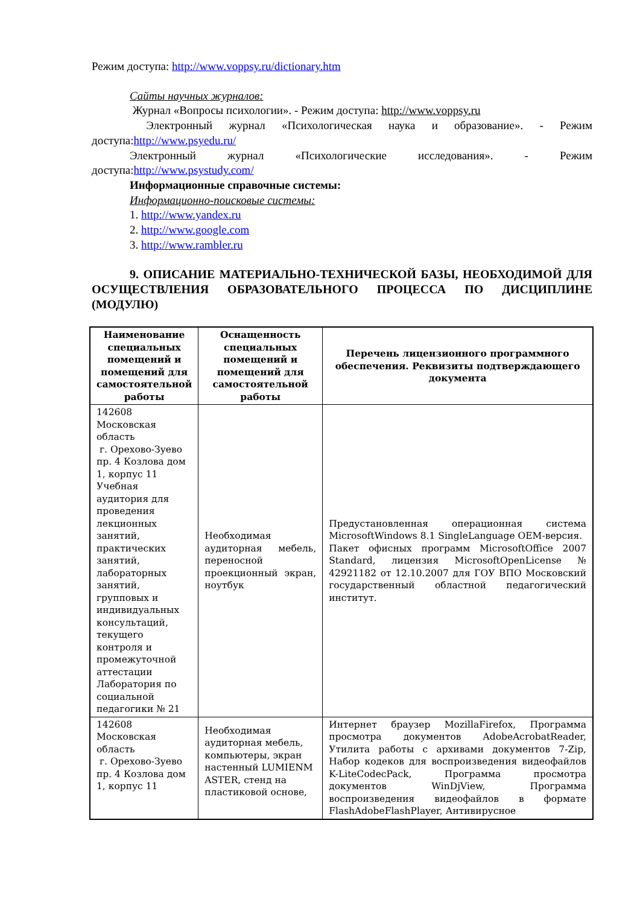Режим доступа: http://www.voppsy.ru/dictionary.htm
Сайты научных журналов:
Журнал «Вопросы психологии». - Режим доступа: http://www.voppsy.ru
Электронный журнал «Психологическая наука и образование». - Режим доступа:http://www.psyedu.ru/
Электронный журнал «Психологические исследования». - Режим доступа:http://www.psystudy.com/
Информационные справочные системы:
Информационно-поисковые системы:
1. http://www.yandex.ru
2. http://www.google.com
3. http://www.rambler.ru
9. ОПИСАНИЕ МАТЕРИАЛЬНО-ТЕХНИЧЕСКОЙ БАЗЫ, НЕОБХОДИМОЙ ДЛЯ ОСУЩЕСТВЛЕНИЯ ОБРАЗОВАТЕЛЬНОГО ПРОЦЕССА ПО ДИСЦИПЛИНЕ (МОДУЛЮ)
| Наименование специальных помещений и помещений для самостоятельной работы | Оснащенность специальных помещений и помещений для самостоятельной работы | Перечень лицензионного программного обеспечения. Реквизиты подтверждающего документа |
| --- | --- | --- |
| 142608 Московская область г. Орехово-Зуево пр. 4 Козлова дом 1, корпус 11 Учебная аудитория для проведения лекционных занятий, практических занятий, лабораторных занятий, групповых и индивидуальных консультаций, текущего контроля и промежуточной аттестации Лаборатория по социальной педагогики № 21 | Необходимая аудиторная мебель, переносной проекционный экран, ноутбук | Предустановленная операционная система MicrosoftWindows 8.1 SingleLanguage OEM-версия. Пакет офисных программ MicrosoftOffice 2007 Standard, лицензия MicrosoftOpenLicense № 42921182 от 12.10.2007 для ГОУ ВПО Московский государственный областной педагогический институт. |
| 142608 Московская область г. Орехово-Зуево пр. 4 Козлова дом 1, корпус 11 | Необходимая аудиторная мебель, компьютеры, экран настенный LUMIENM ASTER, стенд на пластиковой основе, | Интернет браузер MozillaFirefox, Программа просмотра документов AdobeAcrobatReader, Утилита работы с архивами документов 7-Zip, Набор кодеков для воспроизведения видеофайлов K-LiteCodecPack, Программа просмотра документов WinDjView, Программа воспроизведения видеофайлов в формате FlashAdobeFlashPlayer, Антивирусное |